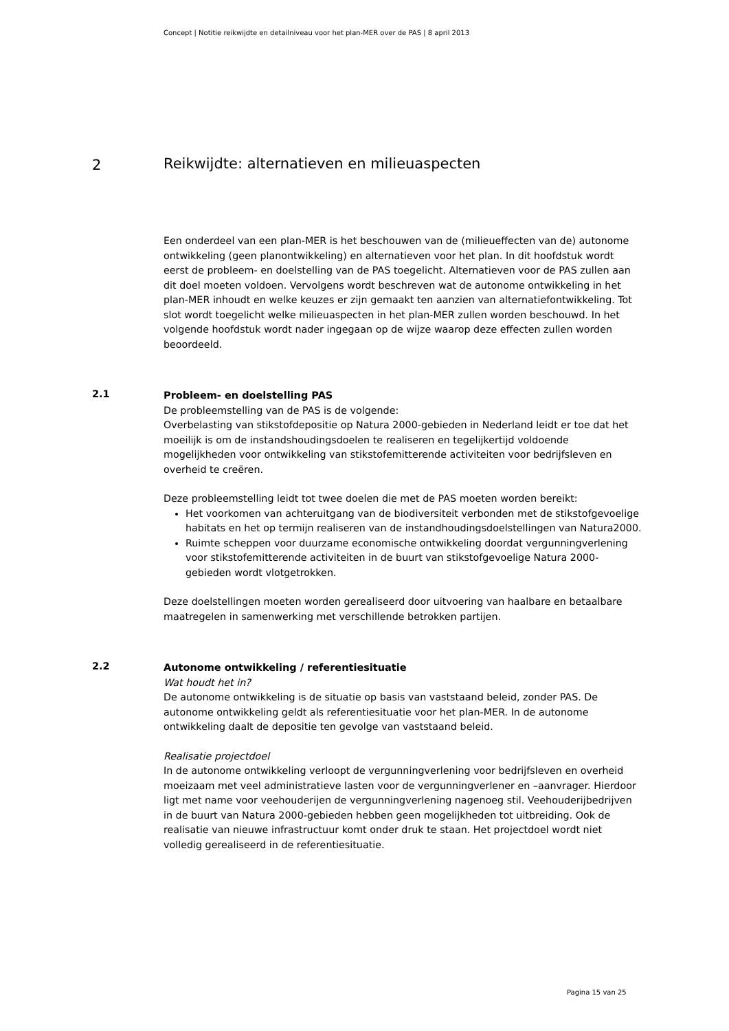Concept | Notitie reikwijdte en detailniveau voor het plan-MER over de PAS | 8 april 2013
2
Reikwijdte: alternatieven en milieuaspecten
Een onderdeel van een plan-MER is het beschouwen van de (milieueffecten van de) autonome ontwikkeling (geen planontwikkeling) en alternatieven voor het plan. In dit hoofdstuk wordt eerst de probleem- en doelstelling van de PAS toegelicht. Alternatieven voor de PAS zullen aan dit doel moeten voldoen. Vervolgens wordt beschreven wat de autonome ontwikkeling in het plan-MER inhoudt en welke keuzes er zijn gemaakt ten aanzien van alternatiefontwikkeling. Tot slot wordt toegelicht welke milieuaspecten in het plan-MER zullen worden beschouwd. In het volgende hoofdstuk wordt nader ingegaan op de wijze waarop deze effecten zullen worden beoordeeld.
2.1
Probleem- en doelstelling PAS
De probleemstelling van de PAS is de volgende:
Overbelasting van stikstofdepositie op Natura 2000-gebieden in Nederland leidt er toe dat het moeilijk is om de instandshoudingsdoelen te realiseren en tegelijkertijd voldoende mogelijkheden voor ontwikkeling van stikstofemitterende activiteiten voor bedrijfsleven en overheid te creëren.
Deze probleemstelling leidt tot twee doelen die met de PAS moeten worden bereikt:
Het voorkomen van achteruitgang van de biodiversiteit verbonden met de stikstofgevoelige habitats en het op termijn realiseren van de instandhoudingsdoelstellingen van Natura2000.
Ruimte scheppen voor duurzame economische ontwikkeling doordat vergunningverlening voor stikstofemitterende activiteiten in de buurt van stikstofgevoelige Natura 2000-gebieden wordt vlotgetrokken.
Deze doelstellingen moeten worden gerealiseerd door uitvoering van haalbare en betaalbare maatregelen in samenwerking met verschillende betrokken partijen.
2.2
Autonome ontwikkeling / referentiesituatie
Wat houdt het in?
De autonome ontwikkeling is de situatie op basis van vaststaand beleid, zonder PAS. De autonome ontwikkeling geldt als referentiesituatie voor het plan-MER. In de autonome ontwikkeling daalt de depositie ten gevolge van vaststaand beleid.
Realisatie projectdoel
In de autonome ontwikkeling verloopt de vergunningverlening voor bedrijfsleven en overheid moeizaam met veel administratieve lasten voor de vergunningverlener en –aanvrager. Hierdoor ligt met name voor veehouderijen de vergunningverlening nagenoeg stil. Veehouderijbedrijven in de buurt van Natura 2000-gebieden hebben geen mogelijkheden tot uitbreiding. Ook de realisatie van nieuwe infrastructuur komt onder druk te staan. Het projectdoel wordt niet volledig gerealiseerd in de referentiesituatie.
Pagina 15 van 25